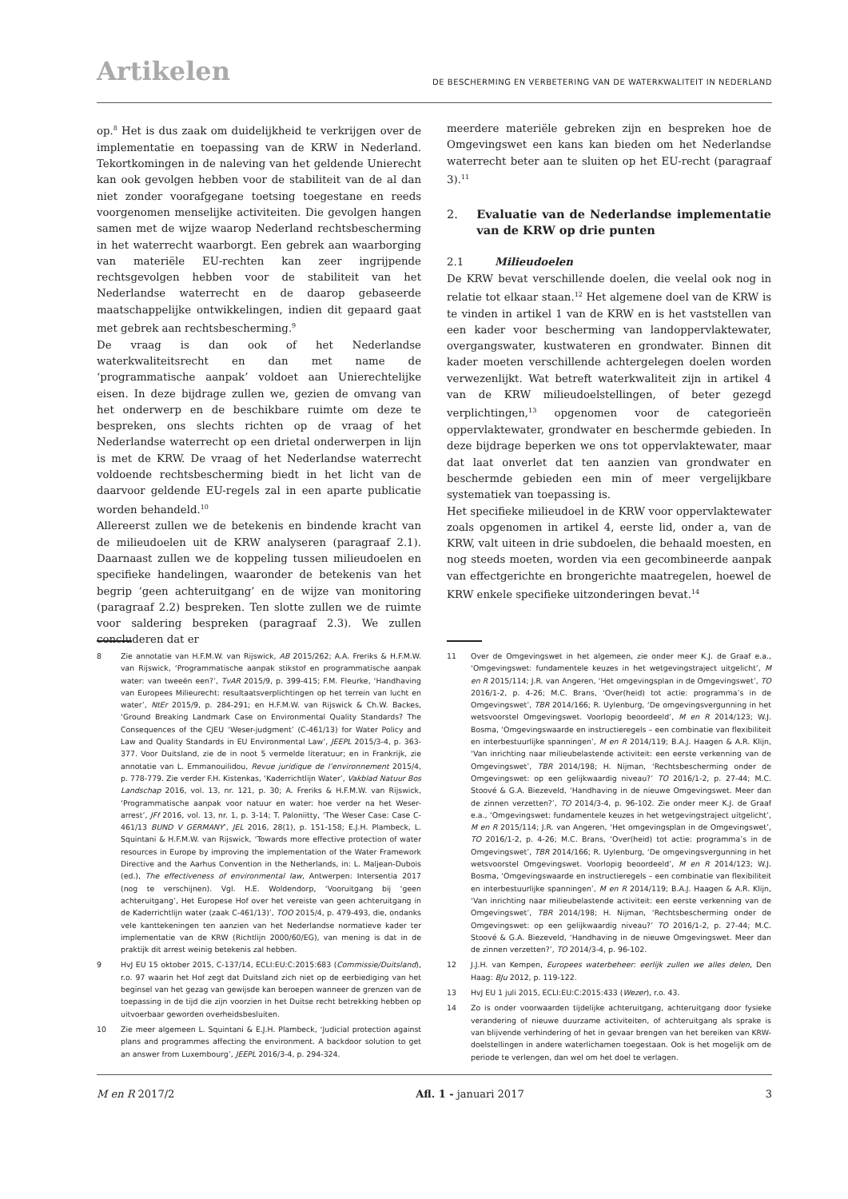Artikelen
DE BESCHERMING EN VERBETERING VAN DE WATERKWALITEIT IN NEDERLAND
op.<sup>8</sup> Het is dus zaak om duidelijkheid te verkrijgen over de implementatie en toepassing van de KRW in Nederland. Tekortkomingen in de naleving van het geldende Unierecht kan ook gevolgen hebben voor de stabiliteit van de al dan niet zonder voorafgegane toetsing toegestane en reeds voorgenomen menselijke activiteiten. Die gevolgen hangen samen met de wijze waarop Nederland rechtsbescherming in het waterrecht waarborgt. Een gebrek aan waarborging van materiële EU-rechten kan zeer ingrijpende rechtsgevolgen hebben voor de stabiliteit van het Nederlandse waterrecht en de daarop gebaseerde maatschappelijke ontwikkelingen, indien dit gepaard gaat met gebrek aan rechtsbescherming.<sup>9</sup>
De vraag is dan ook of het Nederlandse waterkwaliteitsrecht en dan met name de ‘programmatische aanpak’ voldoet aan Unierechtelijke eisen. In deze bijdrage zullen we, gezien de omvang van het onderwerp en de beschikbare ruimte om deze te bespreken, ons slechts richten op de vraag of het Nederlandse waterrecht op een drietal onderwerpen in lijn is met de KRW. De vraag of het Nederlandse waterrecht voldoende rechtsbescherming biedt in het licht van de daarvoor geldende EU-regels zal in een aparte publicatie worden behandeld.<sup>10</sup>
Allereerst zullen we de betekenis en bindende kracht van de milieudoelen uit de KRW analyseren (paragraaf 2.1). Daarnaast zullen we de koppeling tussen milieudoelen en specifieke handelingen, waaronder de betekenis van het begrip ‘geen achteruitgang’ en de wijze van monitoring (paragraaf 2.2) bespreken. Ten slotte zullen we de ruimte voor saldering bespreken (paragraaf 2.3). We zullen concluderen dat er
8 Zie annotatie van H.F.M.W. van Rijswick, AB 2015/262; A.A. Freriks & H.F.M.W. van Rijswick, ‘Programmatische aanpak stikstof en programmatische aanpak water: van tweeën een?’, TvAR 2015/9, p. 399-415; F.M. Fleurke, ‘Handhaving van Europees Milieurecht: resultaatsverplichtingen op het terrein van lucht en water’, NtEr 2015/9, p. 284-291; en H.F.M.W. van Rijswick & Ch.W. Backes, ‘Ground Breaking Landmark Case on Environmental Quality Standards? The Consequences of the CJEU ‘Weser-judgment’ (C-461/13) for Water Policy and Law and Quality Standards in EU Environmental Law’, JEEPL 2015/3-4, p. 363-377. Voor Duitsland, zie de in noot 5 vermelde literatuur; en in Frankrijk, zie annotatie van L. Emmanouilidou, Revue juridique de l’environnement 2015/4, p. 778-779. Zie verder F.H. Kistenkas, ‘Kaderrichtlijn Water’, Vakblad Natuur Bos Landschap 2016, vol. 13, nr. 121, p. 30; A. Freriks & H.F.M.W. van Rijswick, ‘Programmatische aanpak voor natuur en water: hoe verder na het Weser-arrest’, JFf 2016, vol. 13, nr. 1, p. 3-14; T. Paloniitty, ‘The Weser Case: Case C-461/13 BUND V GERMANY’, JEL 2016, 28(1), p. 151-158; E.J.H. Plambeck, L. Squintani & H.F.M.W. van Rijswick, ‘Towards more effective protection of water resources in Europe by improving the implementation of the Water Framework Directive and the Aarhus Convention in the Netherlands, in: L. Maljean-Dubois (ed.), The effectiveness of environmental law, Antwerpen: Intersentia 2017 (nog te verschijnen). Vgl. H.E. Woldendorp, ‘Vooruitgang bij ‘geen achteruitgang’, Het Europese Hof over het vereiste van geen achteruitgang in de Kaderrichtlijn water (zaak C-461/13)’, TOO 2015/4, p. 479-493, die, ondanks vele kanttekeningen ten aanzien van het Nederlandse normatieve kader ter implementatie van de KRW (Richtlijn 2000/60/EG), van mening is dat in de praktijk dit arrest weinig betekenis zal hebben.
9 HvJ EU 15 oktober 2015, C-137/14, ECLI:EU:C:2015:683 (Commissie/Duitsland), r.o. 97 waarin het Hof zegt dat Duitsland zich niet op de eerbiediging van het beginsel van het gezag van gewijsde kan beroepen wanneer de grenzen van de toepassing in de tijd die zijn voorzien in het Duitse recht betrekking hebben op uitvoerbaar geworden overheidsbesluiten.
10 Zie meer algemeen L. Squintani & E.J.H. Plambeck, ‘Judicial protection against plans and programmes affecting the environment. A backdoor solution to get an answer from Luxembourg’, JEEPL 2016/3-4, p. 294-324.
meerdere materiële gebreken zijn en bespreken hoe de Omgevingswet een kans kan bieden om het Nederlandse waterrecht beter aan te sluiten op het EU-recht (paragraaf 3).<sup>11</sup>
2. Evaluatie van de Nederlandse implementatie van de KRW op drie punten
2.1 Milieudoelen
De KRW bevat verschillende doelen, die veelal ook nog in relatie tot elkaar staan.<sup>12</sup> Het algemene doel van de KRW is te vinden in artikel 1 van de KRW en is het vaststellen van een kader voor bescherming van landoppervlaktewater, overgangswater, kustwateren en grondwater. Binnen dit kader moeten verschillende achtergelegen doelen worden verwezenlijkt. Wat betreft waterkwaliteit zijn in artikel 4 van de KRW milieudoelstellingen, of beter gezegd verplichtingen,<sup>13</sup> opgenomen voor de categorieën oppervlaktewater, grondwater en beschermde gebieden. In deze bijdrage beperken we ons tot oppervlaktewater, maar dat laat onverlet dat ten aanzien van grondwater en beschermde gebieden een min of meer vergelijkbare systematiek van toepassing is.
Het specifieke milieudoel in de KRW voor oppervlaktewater zoals opgenomen in artikel 4, eerste lid, onder a, van de KRW, valt uiteen in drie subdoelen, die behaald moesten, en nog steeds moeten, worden via een gecombineerde aanpak van effectgerichte en brongerichte maatregelen, hoewel de KRW enkele specifieke uitzonderingen bevat.<sup>14</sup>
11 Over de Omgevingswet in het algemeen, zie onder meer K.J. de Graaf e.a., ‘Omgevingswet: fundamentele keuzes in het wetgevingstraject uitgelicht’, M en R 2015/114; J.R. van Angeren, ‘Het omgevingsplan in de Omgevingswet’, TO 2016/1-2, p. 4-26; M.C. Brans, ‘Over(heid) tot actie: programma’s in de Omgevingswet’, TBR 2014/166; R. Uylenburg, ‘De omgevingsvergunning in het wetsvoorstel Omgevingswet. Voorlopig beoordeeld’, M en R 2014/123; W.J. Bosma, ‘Omgevingswaarde en instructieregels – een combinatie van flexibiliteit en interbestuurlijke spanningen’, M en R 2014/119; B.A.J. Haagen & A.R. Klijn, ‘Van inrichting naar milieubelastende activiteit: een eerste verkenning van de Omgevingswet’, TBR 2014/198; H. Nijman, ‘Rechtsbescherming onder de Omgevingswet: op een gelijkwaardig niveau?’ TO 2016/1-2, p. 27-44; M.C. Stoové & G.A. Biezeveld, ‘Handhaving in de nieuwe Omgevingswet. Meer dan de zinnen verzetten?’, TO 2014/3-4, p. 96-102. Zie onder meer K.J. de Graaf e.a., ‘Omgevingswet: fundamentele keuzes in het wetgevingstraject uitgelicht’, M en R 2015/114; J.R. van Angeren, ‘Het omgevingsplan in de Omgevingswet’, TO 2016/1-2, p. 4-26; M.C. Brans, ‘Over(heid) tot actie: programma’s in de Omgevingswet’, TBR 2014/166; R. Uylenburg, ‘De omgevingsvergunning in het wetsvoorstel Omgevingswet. Voorlopig beoordeeld’, M en R 2014/123; W.J. Bosma, ‘Omgevingswaarde en instructieregels – een combinatie van flexibiliteit en interbestuurlijke spanningen’, M en R 2014/119; B.A.J. Haagen & A.R. Klijn, ‘Van inrichting naar milieubelastende activiteit: een eerste verkenning van de Omgevingswet’, TBR 2014/198; H. Nijman, ‘Rechtsbescherming onder de Omgevingswet: op een gelijkwaardig niveau?’ TO 2016/1-2, p. 27-44; M.C. Stoové & G.A. Biezeveld, ‘Handhaving in de nieuwe Omgevingswet. Meer dan de zinnen verzetten?’, TO 2014/3-4, p. 96-102.
12 J.J.H. van Kempen, Europees waterbeheer: eerlijk zullen we alles delen, Den Haag: BJu 2012, p. 119-122.
13 HvJ EU 1 juli 2015, ECLI:EU:C:2015:433 (Wezer), r.o. 43.
14 Zo is onder voorwaarden tijdelijke achteruitgang, achteruitgang door fysieke verandering of nieuwe duurzame activiteiten, of achteruitgang als sprake is van blijvende verhindering of het in gevaar brengen van het bereiken van KRW-doelstellingen in andere waterlichamen toegestaan. Ook is het mogelijk om de periode te verlengen, dan wel om het doel te verlagen.
M en R 2017/2 Afl. 1 - januari 2017 3